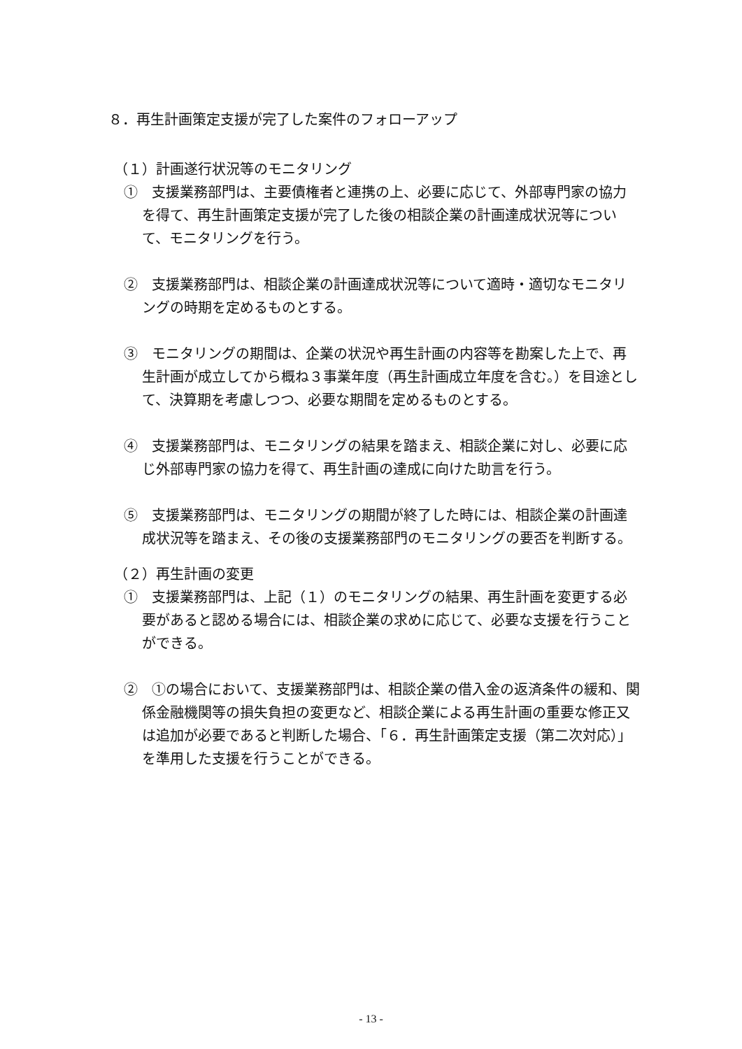８．再生計画策定支援が完了した案件のフォローアップ
（１）計画遂行状況等のモニタリング
①　支援業務部門は、主要債権者と連携の上、必要に応じて、外部専門家の協力を得て、再生計画策定支援が完了した後の相談企業の計画達成状況等について、モニタリングを行う。
②　支援業務部門は、相談企業の計画達成状況等について適時・適切なモニタリングの時期を定めるものとする。
③　モニタリングの期間は、企業の状況や再生計画の内容等を勘案した上で、再生計画が成立してから概ね３事業年度（再生計画成立年度を含む。）を目途として、決算期を考慮しつつ、必要な期間を定めるものとする。
④　支援業務部門は、モニタリングの結果を踏まえ、相談企業に対し、必要に応じ外部専門家の協力を得て、再生計画の達成に向けた助言を行う。
⑤　支援業務部門は、モニタリングの期間が終了した時には、相談企業の計画達成状況等を踏まえ、その後の支援業務部門のモニタリングの要否を判断する。
（２）再生計画の変更
①　支援業務部門は、上記（１）のモニタリングの結果、再生計画を変更する必要があると認める場合には、相談企業の求めに応じて、必要な支援を行うことができる。
②　①の場合において、支援業務部門は、相談企業の借入金の返済条件の緩和、関係金融機関等の損失負担の変更など、相談企業による再生計画の重要な修正又は追加が必要であると判断した場合、「６．再生計画策定支援（第二次対応）」を準用した支援を行うことができる。
- 13 -